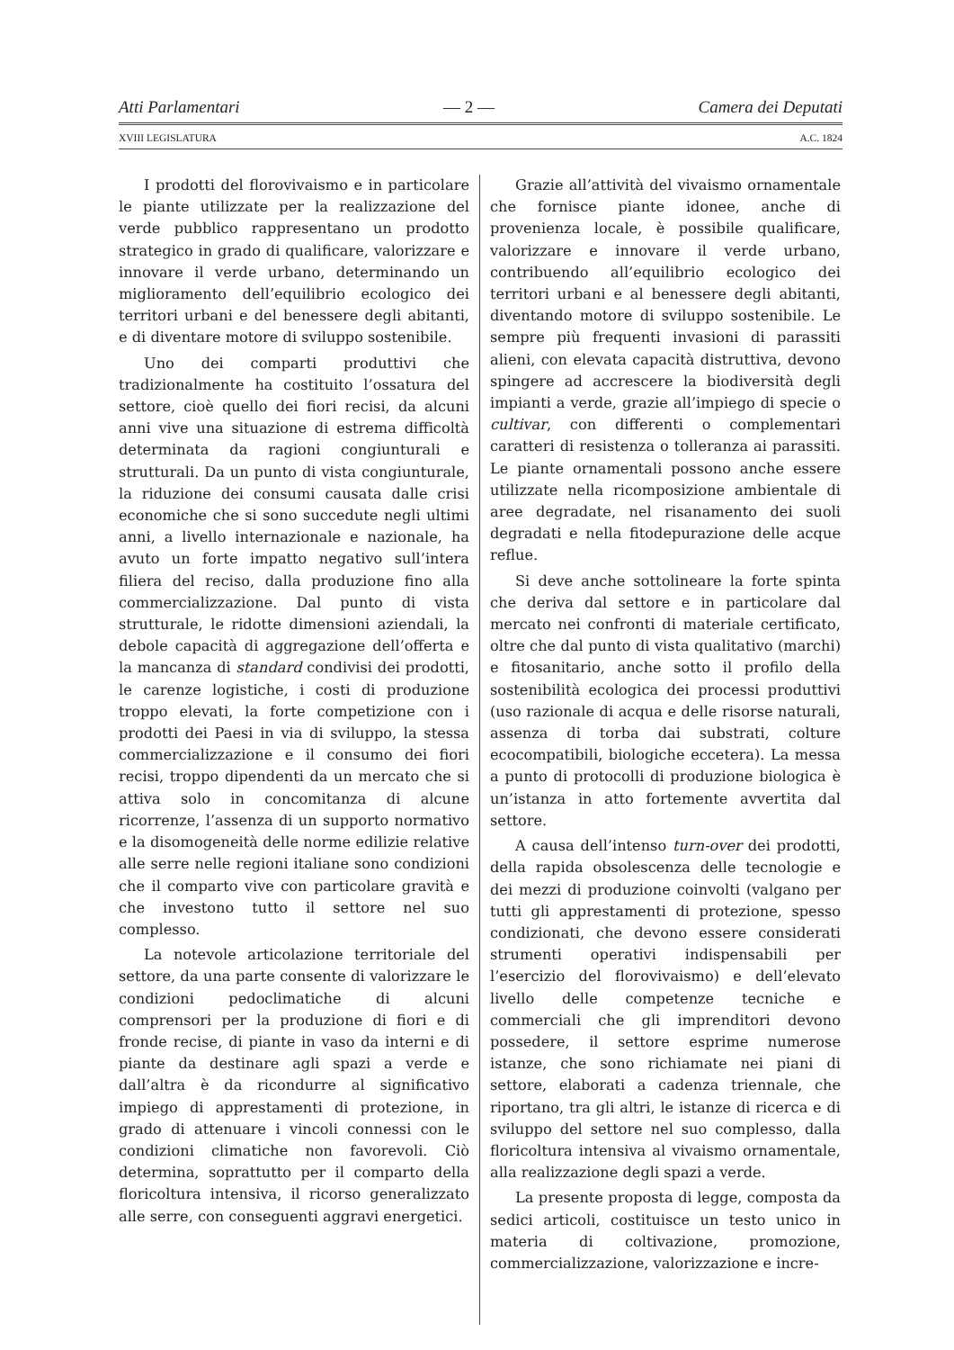Atti Parlamentari — 2 — Camera dei Deputati
XVIII LEGISLATURA A.C. 1824
I prodotti del florovivaismo e in particolare le piante utilizzate per la realizzazione del verde pubblico rappresentano un prodotto strategico in grado di qualificare, valorizzare e innovare il verde urbano, determinando un miglioramento dell’equilibrio ecologico dei territori urbani e del benessere degli abitanti, e di diventare motore di sviluppo sostenibile.
Uno dei comparti produttivi che tradizionalmente ha costituito l’ossatura del settore, cioè quello dei fiori recisi, da alcuni anni vive una situazione di estrema difficoltà determinata da ragioni congiunturali e strutturali. Da un punto di vista congiunturale, la riduzione dei consumi causata dalle crisi economiche che si sono succedute negli ultimi anni, a livello internazionale e nazionale, ha avuto un forte impatto negativo sull’intera filiera del reciso, dalla produzione fino alla commercializzazione. Dal punto di vista strutturale, le ridotte dimensioni aziendali, la debole capacità di aggregazione dell’offerta e la mancanza di standard condivisi dei prodotti, le carenze logistiche, i costi di produzione troppo elevati, la forte competizione con i prodotti dei Paesi in via di sviluppo, la stessa commercializzazione e il consumo dei fiori recisi, troppo dipendenti da un mercato che si attiva solo in concomitanza di alcune ricorrenze, l’assenza di un supporto normativo e la disomogeneità delle norme edilizie relative alle serre nelle regioni italiane sono condizioni che il comparto vive con particolare gravità e che investono tutto il settore nel suo complesso.
La notevole articolazione territoriale del settore, da una parte consente di valorizzare le condizioni pedoclimatiche di alcuni comprensori per la produzione di fiori e di fronde recise, di piante in vaso da interni e di piante da destinare agli spazi a verde e dall’altra è da ricondurre al significativo impiego di apprestamenti di protezione, in grado di attenuare i vincoli connessi con le condizioni climatiche non favorevoli. Ciò determina, soprattutto per il comparto della floricoltura intensiva, il ricorso generalizzato alle serre, con conseguenti aggravi energetici.
Grazie all’attività del vivaismo ornamentale che fornisce piante idonee, anche di provenienza locale, è possibile qualificare, valorizzare e innovare il verde urbano, contribuendo all’equilibrio ecologico dei territori urbani e al benessere degli abitanti, diventando motore di sviluppo sostenibile. Le sempre più frequenti invasioni di parassiti alieni, con elevata capacità distruttiva, devono spingere ad accrescere la biodiversità degli impianti a verde, grazie all’impiego di specie o cultivar, con differenti o complementari caratteri di resistenza o tolleranza ai parassiti. Le piante ornamentali possono anche essere utilizzate nella ricomposizione ambientale di aree degradate, nel risanamento dei suoli degradati e nella fitodepurazione delle acque reflue.
Si deve anche sottolineare la forte spinta che deriva dal settore e in particolare dal mercato nei confronti di materiale certificato, oltre che dal punto di vista qualitativo (marchi) e fitosanitario, anche sotto il profilo della sostenibilità ecologica dei processi produttivi (uso razionale di acqua e delle risorse naturali, assenza di torba dai substrati, colture ecocompatibili, biologiche eccetera). La messa a punto di protocolli di produzione biologica è un’istanza in atto fortemente avvertita dal settore.
A causa dell’intenso turn-over dei prodotti, della rapida obsolescenza delle tecnologie e dei mezzi di produzione coinvolti (valgano per tutti gli apprestamenti di protezione, spesso condizionati, che devono essere considerati strumenti operativi indispensabili per l’esercizio del florovivaismo) e dell’elevato livello delle competenze tecniche e commerciali che gli imprenditori devono possedere, il settore esprime numerose istanze, che sono richiamate nei piani di settore, elaborati a cadenza triennale, che riportano, tra gli altri, le istanze di ricerca e di sviluppo del settore nel suo complesso, dalla floricoltura intensiva al vivaismo ornamentale, alla realizzazione degli spazi a verde.
La presente proposta di legge, composta da sedici articoli, costituisce un testo unico in materia di coltivazione, promozione, commercializzazione, valorizzazione e incre-